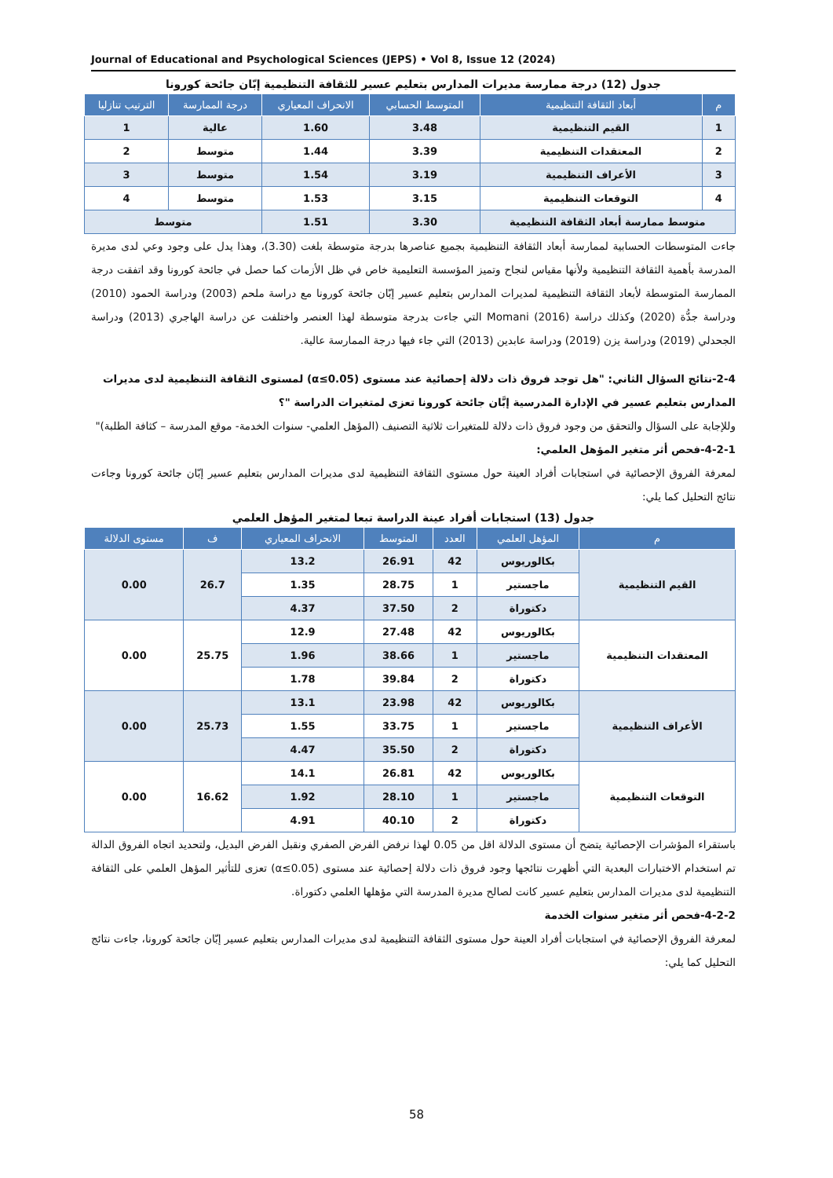Journal of Educational and Psychological Sciences (JEPS) • Vol 8, Issue 12 (2024)
جدول (12) درجة ممارسة مديرات المدارس بتعليم عسير للثقافة التنظيمية إبّان جائحة كورونا
| م | أبعاد الثقافة التنظيمية | المتوسط الحسابي | الانحراف المعياري | درجة الممارسة | الترتيب تنازليا |
| --- | --- | --- | --- | --- | --- |
| 1 | القيم التنظيمية | 3.48 | 1.60 | عالية | 1 |
| 2 | المعتقدات التنظيمية | 3.39 | 1.44 | متوسط | 2 |
| 3 | الأعراف التنظيمية | 3.19 | 1.54 | متوسط | 3 |
| 4 | التوقعات التنظيمية | 3.15 | 1.53 | متوسط | 4 |
| متوسط ممارسة أبعاد الثقافة التنظيمية | | 3.30 | 1.51 | متوسط | |
جاءت المتوسطات الحسابية لممارسة أبعاد الثقافة التنظيمية بجميع عناصرها بدرجة متوسطة بلغت (3.30)، وهذا يدل على وجود وعي لدى مديرة المدرسة بأهمية الثقافة التنظيمية ولأنها مقياس لنجاح وتميز المؤسسة التعليمية خاص في ظل الأزمات كما حصل في جائحة كورونا وقد اتفقت درجة الممارسة المتوسطة لأبعاد الثقافة التنظيمية لمديرات المدارس بتعليم عسير إبّان جائحة كورونا مع دراسة ملحم (2003) ودراسة الحمود (2010) ودراسة جدُّة (2020) وكذلك دراسة Momani (2016) التي جاءت بدرجة متوسطة لهذا العنصر واختلفت عن دراسة الهاجري (2013) ودراسة الجحدلي (2019) ودراسة يزن (2019) ودراسة عابدين (2013) التي جاء فيها درجة الممارسة عالية.
2-4-نتائج السؤال الثاني: "هل توجد فروق ذات دلالة إحصائية عند مستوى (α≤0.05) لمستوى الثقافة التنظيمية لدى مديرات المدارس بتعليم عسير في الإدارة المدرسية إبَّان جائحة كورونا تعزى لمتغيرات الدراسة "؟
وللإجابة على السؤال والتحقق من وجود فروق ذات دلالة للمتغيرات ثلاثية التصنيف (المؤهل العلمي- سنوات الخدمة- موقع المدرسة – كثافة الطلبة)"
4-2-1-فحص أثر متغير المؤهل العلمي:
لمعرفة الفروق الإحصائية في استجابات أفراد العينة حول مستوى الثقافة التنظيمية لدى مديرات المدارس بتعليم عسير إبّان جائحة كورونا وجاءت نتائج التحليل كما يلي:
جدول (13) استجابات أفراد عينة الدراسة تبعا لمتغير المؤهل العلمي
| م | المؤهل العلمي | العدد | المتوسط | الانحراف المعياري | ف | مستوى الدلالة |
| --- | --- | --- | --- | --- | --- | --- |
| القيم التنظيمية | بكالوريوس | 42 | 26.91 | 13.2 | 26.7 | 0.00 |
| | ماجستير | 1 | 28.75 | 1.35 | | |
| | دكتوراة | 2 | 37.50 | 4.37 | | |
| المعتقدات التنظيمية | بكالوريوس | 42 | 27.48 | 12.9 | 25.75 | 0.00 |
| | ماجستير | 1 | 38.66 | 1.96 | | |
| | دكتوراة | 2 | 39.84 | 1.78 | | |
| الأعراف التنظيمية | بكالوريوس | 42 | 23.98 | 13.1 | 25.73 | 0.00 |
| | ماجستير | 1 | 33.75 | 1.55 | | |
| | دكتوراة | 2 | 35.50 | 4.47 | | |
| التوقعات التنظيمية | بكالوريوس | 42 | 26.81 | 14.1 | 16.62 | 0.00 |
| | ماجستير | 1 | 28.10 | 1.92 | | |
| | دكتوراة | 2 | 40.10 | 4.91 | | |
باستقراء المؤشرات الإحصائية يتضح أن مستوى الدلالة اقل من 0.05 لهذا نرفض الفرض الصفري ونقبل الفرض البديل، ولتحديد اتجاه الفروق الدالة تم استخدام الاختبارات البعدية التي أظهرت نتائجها وجود فروق ذات دلالة إحصائية عند مستوى (α≤0.05) تعزى للتأثير المؤهل العلمي على الثقافة التنظيمية لدى مديرات المدارس بتعليم عسير كانت لصالح مديرة المدرسة التي مؤهلها العلمي دكتوراة.
4-2-2-فحص أثر متغير سنوات الخدمة
لمعرفة الفروق الإحصائية في استجابات أفراد العينة حول مستوى الثقافة التنظيمية لدى مديرات المدارس بتعليم عسير إبّان جائحة كورونا، جاءت نتائج التحليل كما يلي:
58